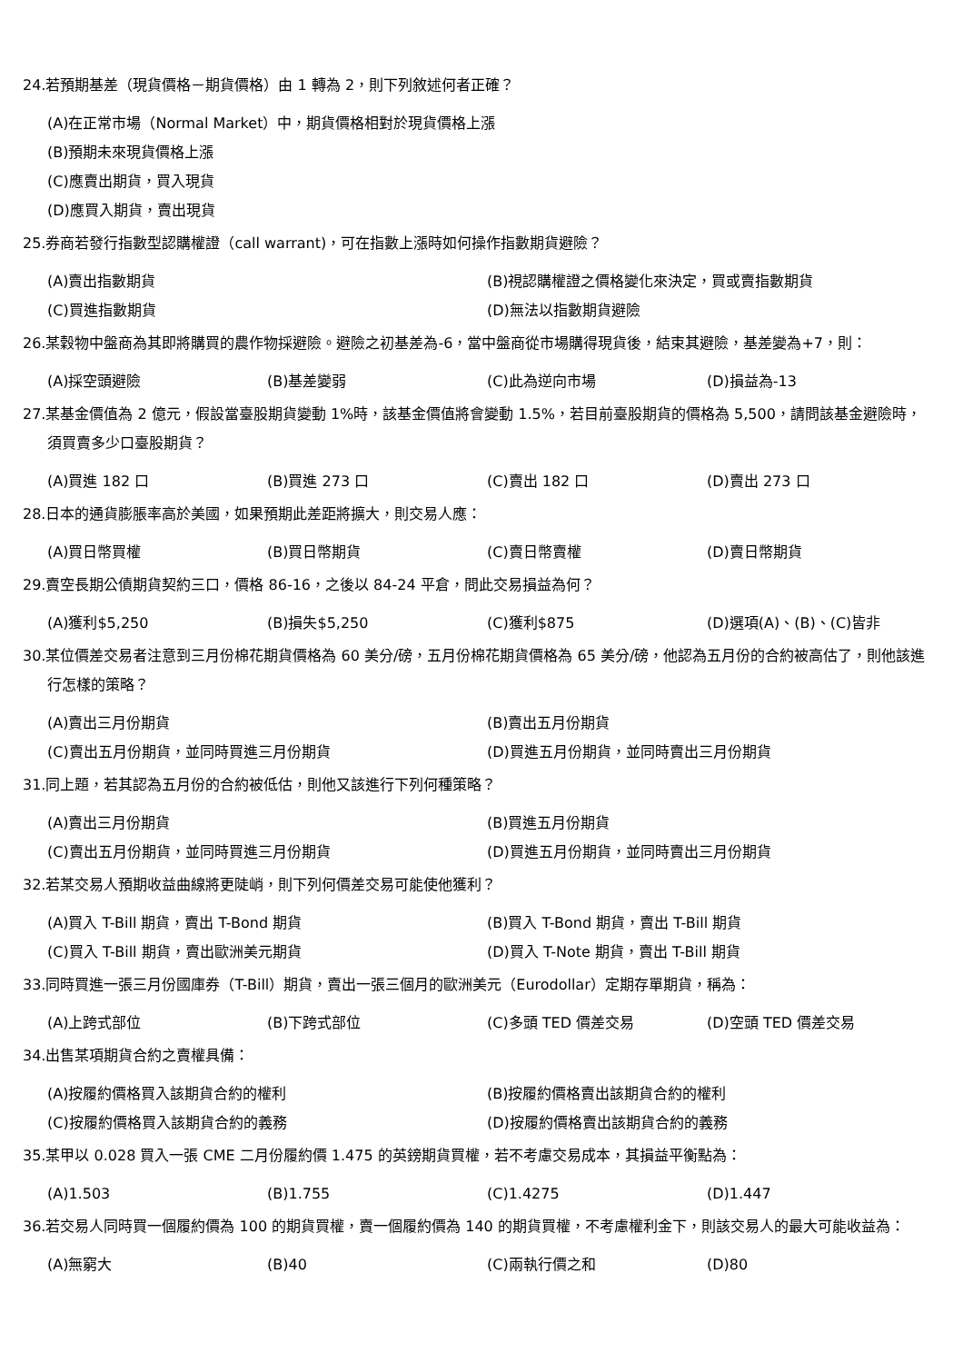24.若預期基差（現貨價格－期貨價格）由 1 轉為 2，則下列敘述何者正確？
(A)在正常市場（Normal Market）中，期貨價格相對於現貨價格上漲 (B)預期未來現貨價格上漲 (C)應賣出期貨，買入現貨 (D)應買入期貨，賣出現貨
25.券商若發行指數型認購權證（call warrant)，可在指數上漲時如何操作指數期貨避險？
(A)賣出指數期貨 (B)視認購權證之價格變化來決定，買或賣指數期貨 (C)買進指數期貨 (D)無法以指數期貨避險
26.某穀物中盤商為其即將購買的農作物採避險。避險之初基差為-6，當中盤商從市場購得現貨後，結束其避險，基差變為+7，則：
(A)採空頭避險 (B)基差變弱 (C)此為逆向市場 (D)損益為-13
27.某基金價值為 2 億元，假設當臺股期貨變動 1%時，該基金價值將會變動 1.5%，若目前臺股期貨的價格為 5,500，請問該基金避險時，須買賣多少口臺股期貨？
(A)買進 182 口 (B)買進 273 口 (C)賣出 182 口 (D)賣出 273 口
28.日本的通貨膨脹率高於美國，如果預期此差距將擴大，則交易人應：
(A)買日幣買權 (B)買日幣期貨 (C)賣日幣賣權 (D)賣日幣期貨
29.賣空長期公債期貨契約三口，價格 86-16，之後以 84-24 平倉，問此交易損益為何？
(A)獲利$5,250 (B)損失$5,250 (C)獲利$875 (D)選項(A)、(B)、(C)皆非
30.某位價差交易者注意到三月份棉花期貨價格為 60 美分/磅，五月份棉花期貨價格為 65 美分/磅，他認為五月份的合約被高估了，則他該進行怎樣的策略？
(A)賣出三月份期貨 (B)賣出五月份期貨 (C)賣出五月份期貨，並同時買進三月份期貨 (D)買進五月份期貨，並同時賣出三月份期貨
31.同上題，若其認為五月份的合約被低估，則他又該進行下列何種策略？
(A)賣出三月份期貨 (B)買進五月份期貨 (C)賣出五月份期貨，並同時買進三月份期貨 (D)買進五月份期貨，並同時賣出三月份期貨
32.若某交易人預期收益曲線將更陡峭，則下列何價差交易可能使他獲利？
(A)買入 T-Bill 期貨，賣出 T-Bond 期貨 (B)買入 T-Bond 期貨，賣出 T-Bill 期貨 (C)買入 T-Bill 期貨，賣出歐洲美元期貨 (D)買入 T-Note 期貨，賣出 T-Bill 期貨
33.同時買進一張三月份國庫券（T-Bill）期貨，賣出一張三個月的歐洲美元（Eurodollar）定期存單期貨，稱為：
(A)上跨式部位 (B)下跨式部位 (C)多頭 TED 價差交易 (D)空頭 TED 價差交易
34.出售某項期貨合約之賣權具備：
(A)按履約價格買入該期貨合約的權利 (B)按履約價格賣出該期貨合約的權利 (C)按履約價格買入該期貨合約的義務 (D)按履約價格賣出該期貨合約的義務
35.某甲以 0.028 買入一張 CME 二月份履約價 1.475 的英鎊期貨買權，若不考慮交易成本，其損益平衡點為：
(A)1.503 (B)1.755 (C)1.4275 (D)1.447
36.若交易人同時買一個履約價為 100 的期貨買權，賣一個履約價為 140 的期貨買權，不考慮權利金下，則該交易人的最大可能收益為：
(A)無窮大 (B)40 (C)兩執行價之和 (D)80